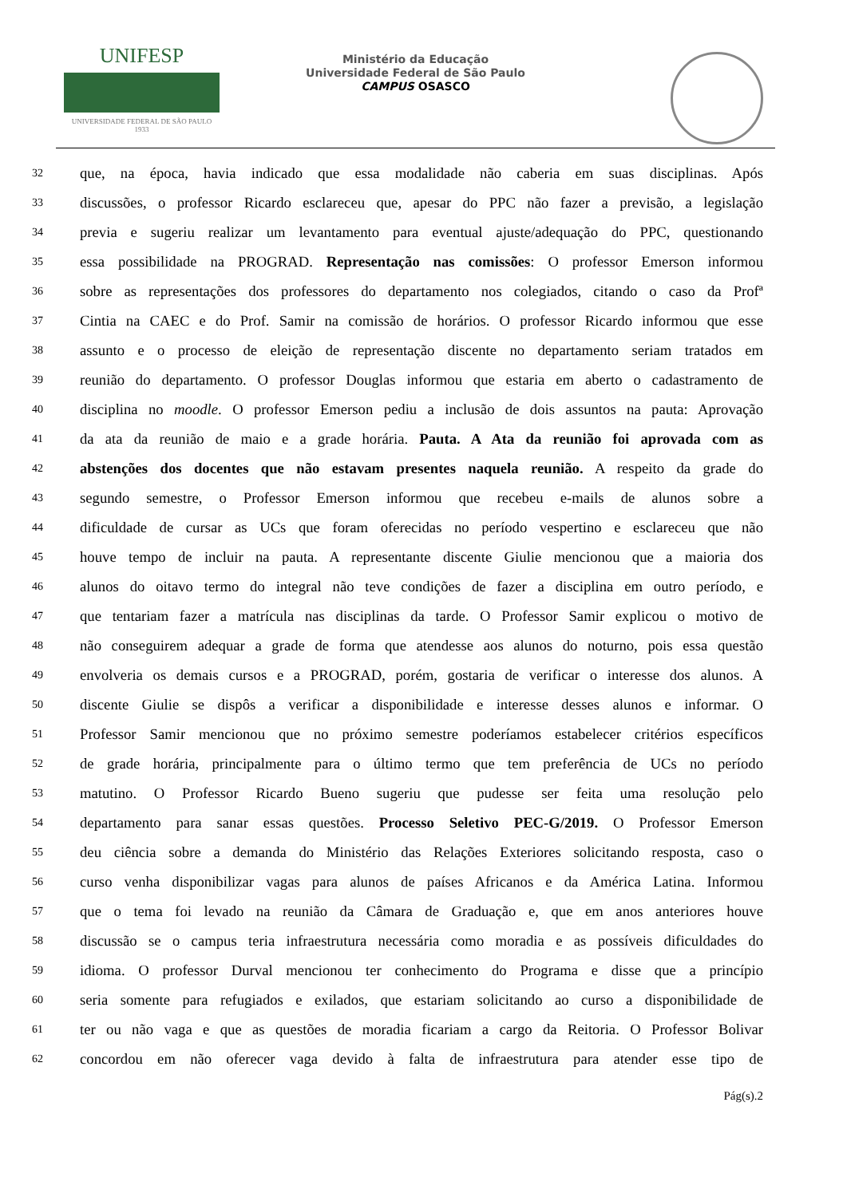UNIFESP
UNIVERSIDADE FEDERAL DE SÃO PAULO
1933
Ministério da Educação
Universidade Federal de São Paulo
CAMPUS OSASCO
32 que, na época, havia indicado que essa modalidade não caberia em suas disciplinas. Após
33 discussões, o professor Ricardo esclareceu que, apesar do PPC não fazer a previsão, a legislação
34 previa e sugeriu realizar um levantamento para eventual ajuste/adequação do PPC, questionando
35 essa possibilidade na PROGRAD. Representação nas comissões: O professor Emerson informou
36 sobre as representações dos professores do departamento nos colegiados, citando o caso da Profª
37 Cintia na CAEC e do Prof. Samir na comissão de horários. O professor Ricardo informou que esse
38 assunto e o processo de eleição de representação discente no departamento seriam tratados em
39 reunião do departamento. O professor Douglas informou que estaria em aberto o cadastramento de
40 disciplina no moodle. O professor Emerson pediu a inclusão de dois assuntos na pauta: Aprovação
41 da ata da reunião de maio e a grade horária. Pauta. A Ata da reunião foi aprovada com as
42 abstenções dos docentes que não estavam presentes naquela reunião. A respeito da grade do
43 segundo semestre, o Professor Emerson informou que recebeu e-mails de alunos sobre a
44 dificuldade de cursar as UCs que foram oferecidas no período vespertino e esclareceu que não
45 houve tempo de incluir na pauta. A representante discente Giulie mencionou que a maioria dos
46 alunos do oitavo termo do integral não teve condições de fazer a disciplina em outro período, e
47 que tentariam fazer a matrícula nas disciplinas da tarde. O Professor Samir explicou o motivo de
48 não conseguirem adequar a grade de forma que atendesse aos alunos do noturno, pois essa questão
49 envolveria os demais cursos e a PROGRAD, porém, gostaria de verificar o interesse dos alunos. A
50 discente Giulie se dispôs a verificar a disponibilidade e interesse desses alunos e informar. O
51 Professor Samir mencionou que no próximo semestre poderíamos estabelecer critérios específicos
52 de grade horária, principalmente para o último termo que tem preferência de UCs no período
53 matutino. O Professor Ricardo Bueno sugeriu que pudesse ser feita uma resolução pelo
54 departamento para sanar essas questões. Processo Seletivo PEC-G/2019. O Professor Emerson
55 deu ciência sobre a demanda do Ministério das Relações Exteriores solicitando resposta, caso o
56 curso venha disponibilizar vagas para alunos de países Africanos e da América Latina. Informou
57 que o tema foi levado na reunião da Câmara de Graduação e, que em anos anteriores houve
58 discussão se o campus teria infraestrutura necessária como moradia e as possíveis dificuldades do
59 idioma. O professor Durval mencionou ter conhecimento do Programa e disse que a princípio
60 seria somente para refugiados e exilados, que estariam solicitando ao curso a disponibilidade de
61 ter ou não vaga e que as questões de moradia ficariam a cargo da Reitoria. O Professor Bolivar
62 concordou em não oferecer vaga devido à falta de infraestrutura para atender esse tipo de
Pág(s).2